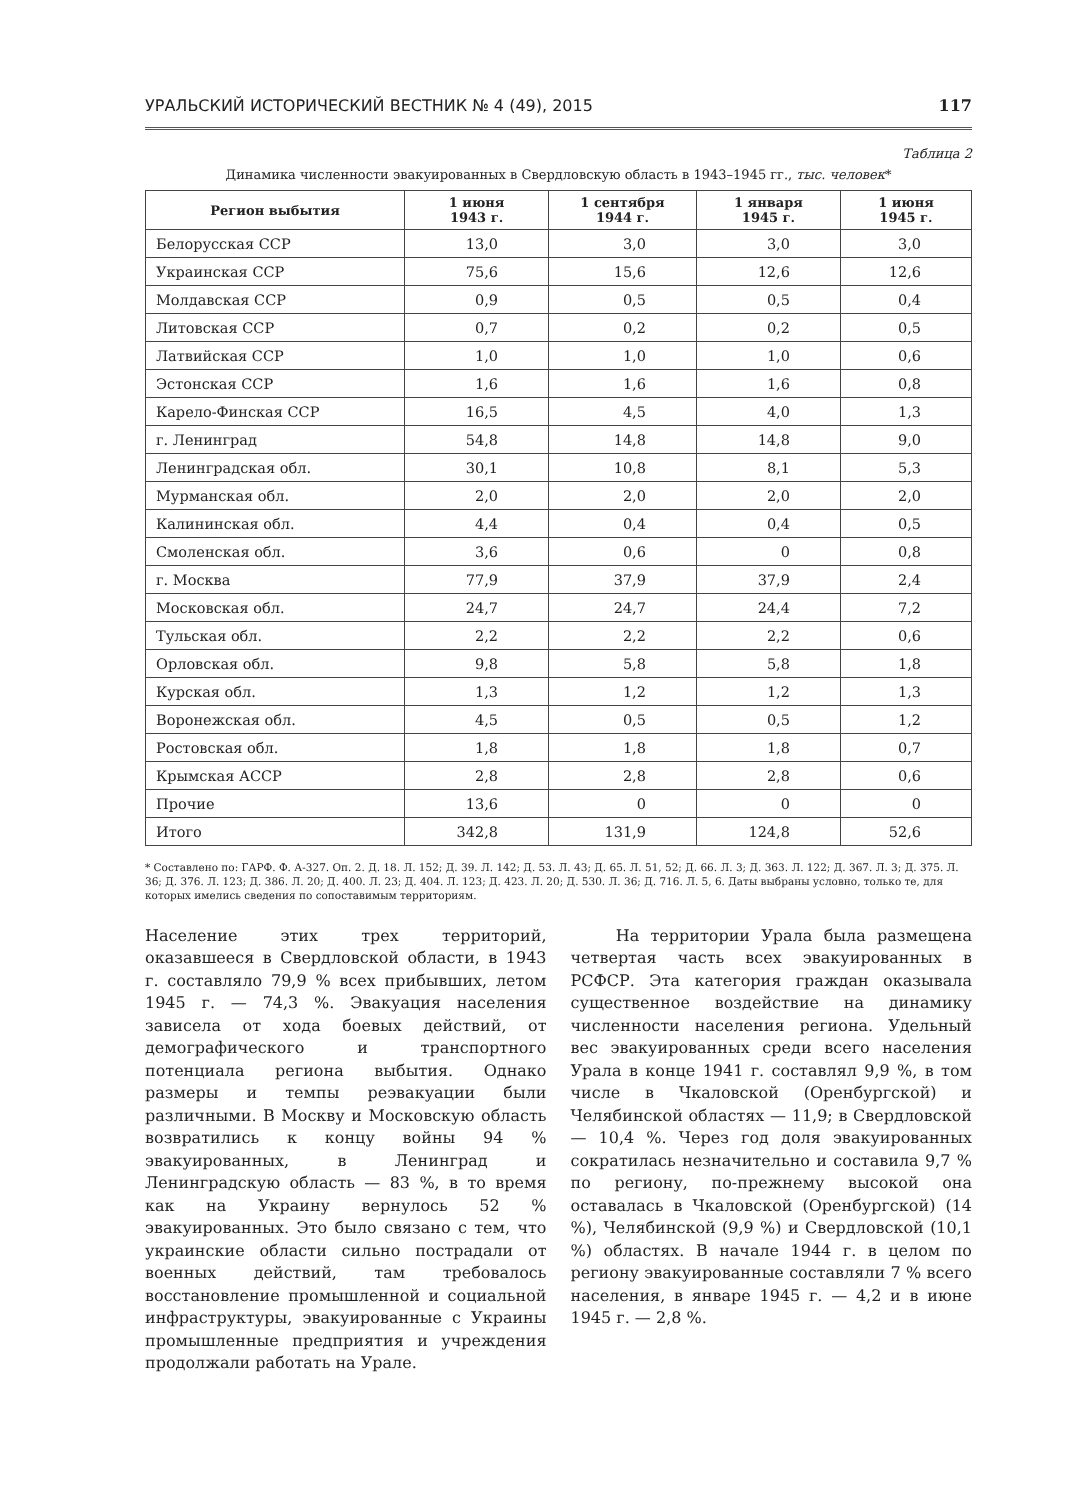УРАЛЬСКИЙ ИСТОРИЧЕСКИЙ ВЕСТНИК № 4 (49), 2015 117
Таблица 2
Динамика численности эвакуированных в Свердловскую область в 1943–1945 гг., тыс. человек*
| Регион выбытия | 1 июня 1943 г. | 1 сентября 1944 г. | 1 января 1945 г. | 1 июня 1945 г. |
| --- | --- | --- | --- | --- |
| Белорусская ССР | 13,0 | 3,0 | 3,0 | 3,0 |
| Украинская ССР | 75,6 | 15,6 | 12,6 | 12,6 |
| Молдавская ССР | 0,9 | 0,5 | 0,5 | 0,4 |
| Литовская ССР | 0,7 | 0,2 | 0,2 | 0,5 |
| Латвийская ССР | 1,0 | 1,0 | 1,0 | 0,6 |
| Эстонская ССР | 1,6 | 1,6 | 1,6 | 0,8 |
| Карело-Финская ССР | 16,5 | 4,5 | 4,0 | 1,3 |
| г. Ленинград | 54,8 | 14,8 | 14,8 | 9,0 |
| Ленинградская обл. | 30,1 | 10,8 | 8,1 | 5,3 |
| Мурманская обл. | 2,0 | 2,0 | 2,0 | 2,0 |
| Калининская обл. | 4,4 | 0,4 | 0,4 | 0,5 |
| Смоленская обл. | 3,6 | 0,6 | 0 | 0,8 |
| г. Москва | 77,9 | 37,9 | 37,9 | 2,4 |
| Московская обл. | 24,7 | 24,7 | 24,4 | 7,2 |
| Тульская обл. | 2,2 | 2,2 | 2,2 | 0,6 |
| Орловская обл. | 9,8 | 5,8 | 5,8 | 1,8 |
| Курская обл. | 1,3 | 1,2 | 1,2 | 1,3 |
| Воронежская обл. | 4,5 | 0,5 | 0,5 | 1,2 |
| Ростовская обл. | 1,8 | 1,8 | 1,8 | 0,7 |
| Крымская АССР | 2,8 | 2,8 | 2,8 | 0,6 |
| Прочие | 13,6 | 0 | 0 | 0 |
| Итого | 342,8 | 131,9 | 124,8 | 52,6 |
* Составлено по: ГАРФ. Ф. А-327. Оп. 2. Д. 18. Л. 152; Д. 39. Л. 142; Д. 53. Л. 43; Д. 65. Л. 51, 52; Д. 66. Л. 3; Д. 363. Л. 122; Д. 367. Л. 3; Д. 375. Л. 36; Д. 376. Л. 123; Д. 386. Л. 20; Д. 400. Л. 23; Д. 404. Л. 123; Д. 423. Л. 20; Д. 530. Л. 36; Д. 716. Л. 5, 6. Даты выбраны условно, только те, для которых имелись сведения по сопоставимым территориям.
Население этих трех территорий, оказавшееся в Свердловской области, в 1943 г. составляло 79,9 % всех прибывших, летом 1945 г. — 74,3 %. Эвакуация населения зависела от хода боевых действий, от демографического и транспортного потенциала региона выбытия. Однако размеры и темпы реэвакуации были различными. В Москву и Московскую область возвратились к концу войны 94 % эвакуированных, в Ленинград и Ленинградскую область — 83 %, в то время как на Украину вернулось 52 % эвакуированных. Это было связано с тем, что украинские области сильно пострадали от военных действий, там требовалось восстановление промышленной и социальной инфраструктуры, эвакуированные с Украины промышленные предприятия и учреждения продолжали работать на Урале.
На территории Урала была размещена четвертая часть всех эвакуированных в РСФСР. Эта категория граждан оказывала существенное воздействие на динамику численности населения региона. Удельный вес эвакуированных среди всего населения Урала в конце 1941 г. составлял 9,9 %, в том числе в Чкаловской (Оренбургской) и Челябинской областях — 11,9; в Свердловской — 10,4 %. Через год доля эвакуированных сократилась незначительно и составила 9,7 % по региону, по-прежнему высокой она оставалась в Чкаловской (Оренбургской) (14 %), Челябинской (9,9 %) и Свердловской (10,1 %) областях. В начале 1944 г. в целом по региону эвакуированные составляли 7 % всего населения, в январе 1945 г. — 4,2 и в июне 1945 г. — 2,8 %.